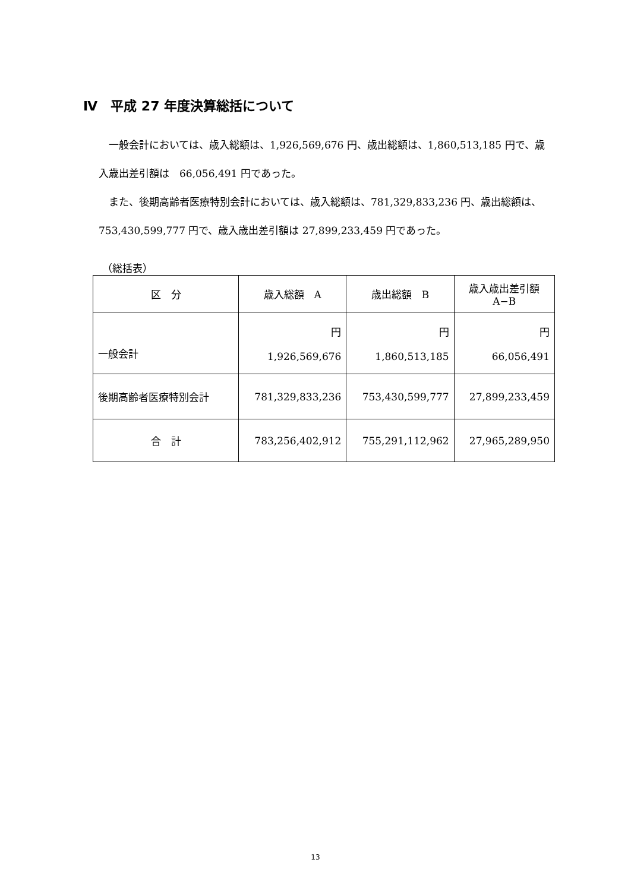Ⅳ　平成 27 年度決算総括について
　一般会計においては、歳入総額は、1,926,569,676 円、歳出総額は、1,860,513,185 円で、歳入歳出差引額は　66,056,491 円であった。
　また、後期高齢者医療特別会計においては、歳入総額は、781,329,833,236 円、歳出総額は、753,430,599,777 円で、歳入歳出差引額は 27,899,233,459 円であった。
（総括表）
| 区 分 | 歳入総額 A | 歳出総額 B | 歳入歳出差引額 A−B |
| --- | --- | --- | --- |
| 一般会計 | 円 1,926,569,676 | 円 1,860,513,185 | 円 66,056,491 |
| 後期高齢者医療特別会計 | 781,329,833,236 | 753,430,599,777 | 27,899,233,459 |
| 合 計 | 783,256,402,912 | 755,291,112,962 | 27,965,289,950 |
13